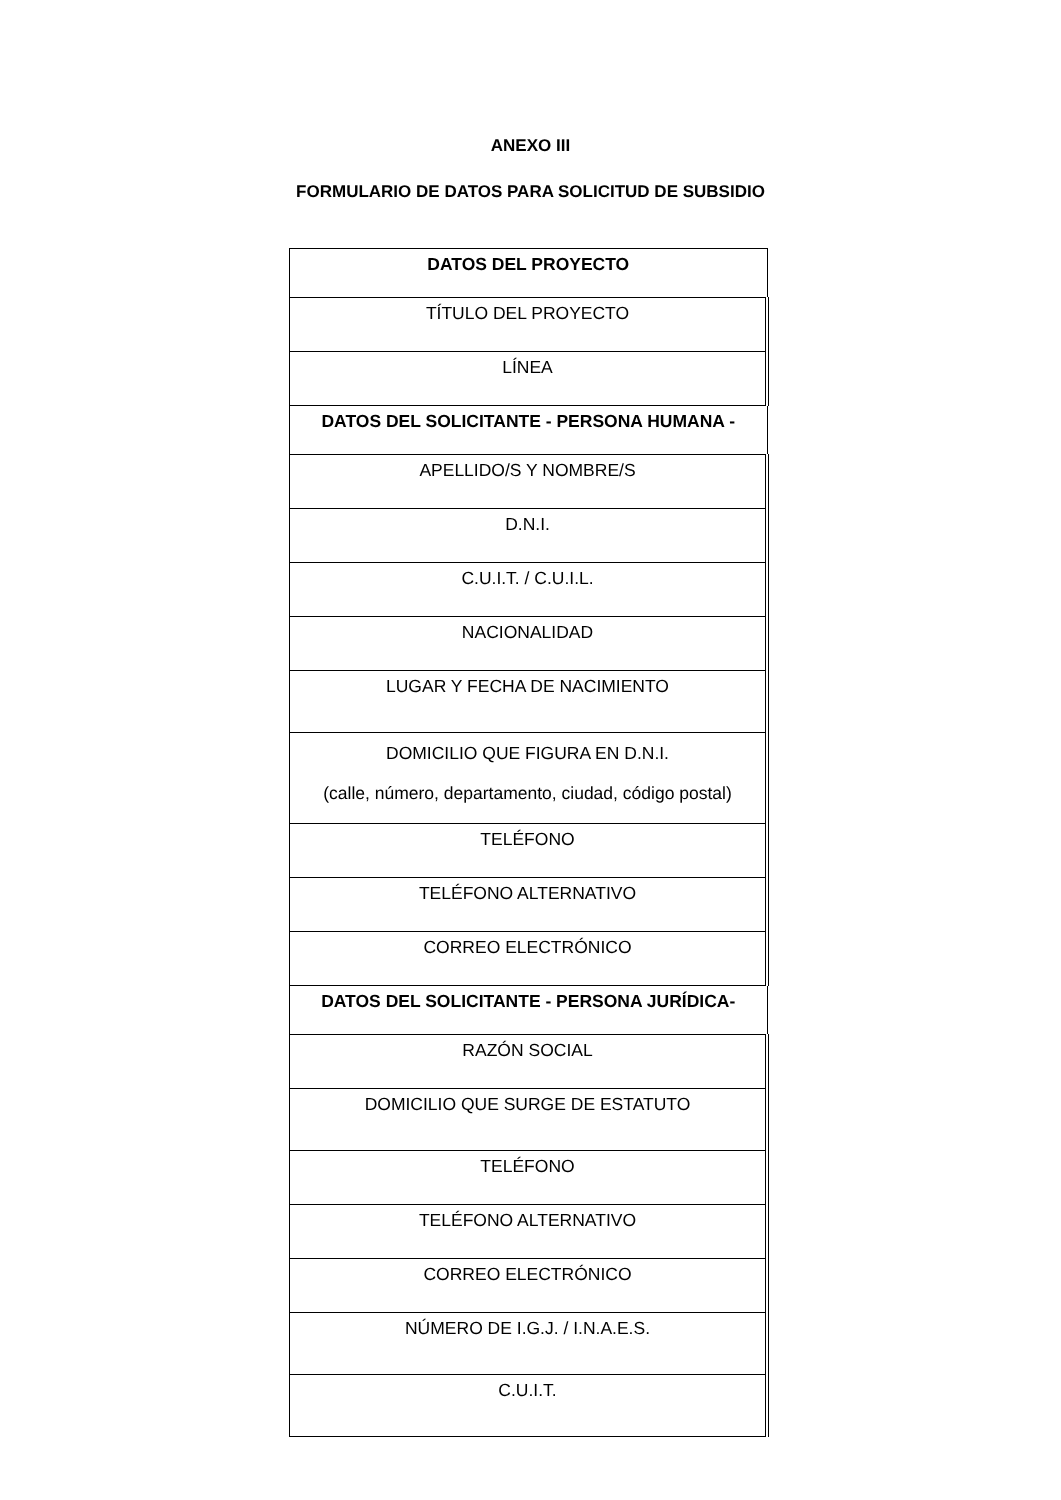ANEXO III
FORMULARIO DE DATOS PARA SOLICITUD DE SUBSIDIO
| DATOS DEL PROYECTO |
| --- |
| TÍTULO DEL PROYECTO |
| LÍNEA |
| DATOS DEL SOLICITANTE - PERSONA HUMANA - |
| APELLIDO/S Y NOMBRE/S |
| D.N.I. |
| C.U.I.T. / C.U.I.L. |
| NACIONALIDAD |
| LUGAR Y FECHA DE NACIMIENTO |
| DOMICILIO QUE FIGURA EN D.N.I. (calle, número, departamento, ciudad, código postal) |
| TELÉFONO |
| TELÉFONO ALTERNATIVO |
| CORREO ELECTRÓNICO |
| DATOS DEL SOLICITANTE - PERSONA JURÍDICA- |
| RAZÓN SOCIAL |
| DOMICILIO QUE SURGE DE ESTATUTO |
| TELÉFONO |
| TELÉFONO ALTERNATIVO |
| CORREO ELECTRÓNICO |
| NÚMERO DE I.G.J. / I.N.A.E.S. |
| C.U.I.T. |